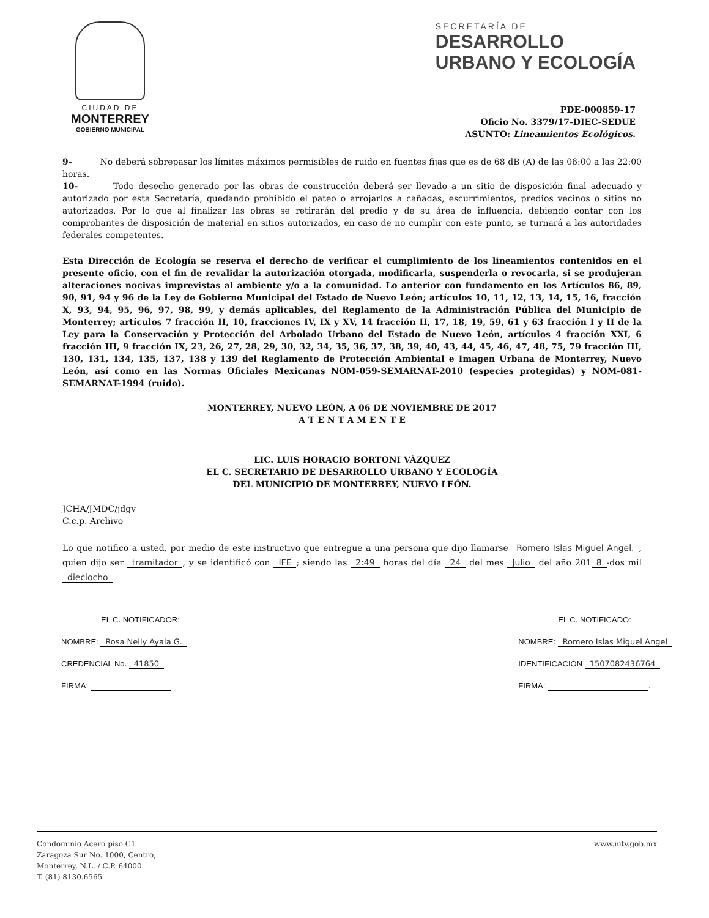CIUDAD DE
MONTERREY
GOBIERNO MUNICIPAL
SECRETARÍA DE
DESARROLLO
URBANO Y ECOLOGÍA
PDE-000859-17
Oficio No. 3379/17-DIEC-SEDUE
ASUNTO: Lineamientos Ecológicos.
9- No deberá sobrepasar los límites máximos permisibles de ruido en fuentes fijas que es de 68 dB (A) de las 06:00 a las 22:00 horas.
10- Todo desecho generado por las obras de construcción deberá ser llevado a un sitio de disposición final adecuado y autorizado por esta Secretaría, quedando prohibido el pateo o arrojarlos a cañadas, escurrimientos, predios vecinos o sitios no autorizados. Por lo que al finalizar las obras se retirarán del predio y de su área de influencia, debiendo contar con los comprobantes de disposición de material en sitios autorizados, en caso de no cumplir con este punto, se turnará a las autoridades federales competentes.
Esta Dirección de Ecología se reserva el derecho de verificar el cumplimiento de los lineamientos contenidos en el presente oficio, con el fin de revalidar la autorización otorgada, modificarla, suspenderla o revocarla, si se produjeran alteraciones nocivas imprevistas al ambiente y/o a la comunidad. Lo anterior con fundamento en los Artículos 86, 89, 90, 91, 94 y 96 de la Ley de Gobierno Municipal del Estado de Nuevo León; artículos 10, 11, 12, 13, 14, 15, 16, fracción X, 93, 94, 95, 96, 97, 98, 99, y demás aplicables, del Reglamento de la Administración Pública del Municipio de Monterrey; artículos 7 fracción II, 10, fracciones IV, IX y XV, 14 fracción II, 17, 18, 19, 59, 61 y 63 fracción I y II de la Ley para la Conservación y Protección del Arbolado Urbano del Estado de Nuevo León, artículos 4 fracción XXI, 6 fracción III, 9 fracción IX, 23, 26, 27, 28, 29, 30, 32, 34, 35, 36, 37, 38, 39, 40, 43, 44, 45, 46, 47, 48, 75, 79 fracción III, 130, 131, 134, 135, 137, 138 y 139 del Reglamento de Protección Ambiental e Imagen Urbana de Monterrey, Nuevo León, así como en las Normas Oficiales Mexicanas NOM-059-SEMARNAT-2010 (especies protegidas) y NOM-081-SEMARNAT-1994 (ruido).
MONTERREY, NUEVO LEÓN, A 06 DE NOVIEMBRE DE 2017
A T E N T A M E N T E
LIC. LUIS HORACIO BORTONI VÁZQUEZ
EL C. SECRETARIO DE DESARROLLO URBANO Y ECOLOGÍA
DEL MUNICIPIO DE MONTERREY, NUEVO LEÓN.
JCHA/JMDC/jdgv
C.c.p. Archivo
Lo que notifico a usted, por medio de este instructivo que entregue a una persona que dijo llamarse Romero Islas Miguel Angel., quien dijo ser tramitador, y se identificó con IFE; siendo las 2:49 horas del día 24 del mes Julio del año 201 8 -dos mil dieciocho
EL C. NOTIFICADOR:
NOMBRE: Rosa Nelly Ayala G.
CREDENCIAL No. 41850
FIRMA:
EL C. NOTIFICADO:
NOMBRE: Romero Islas Miguel Angel
IDENTIFICACIÓN 1507082436764
FIRMA: .
Condominio Acero piso C1
Zaragoza Sur No. 1000, Centro,
Monterrey, N.L. / C.P. 64000
T. (81) 8130.6565
www.mty.gob.mx